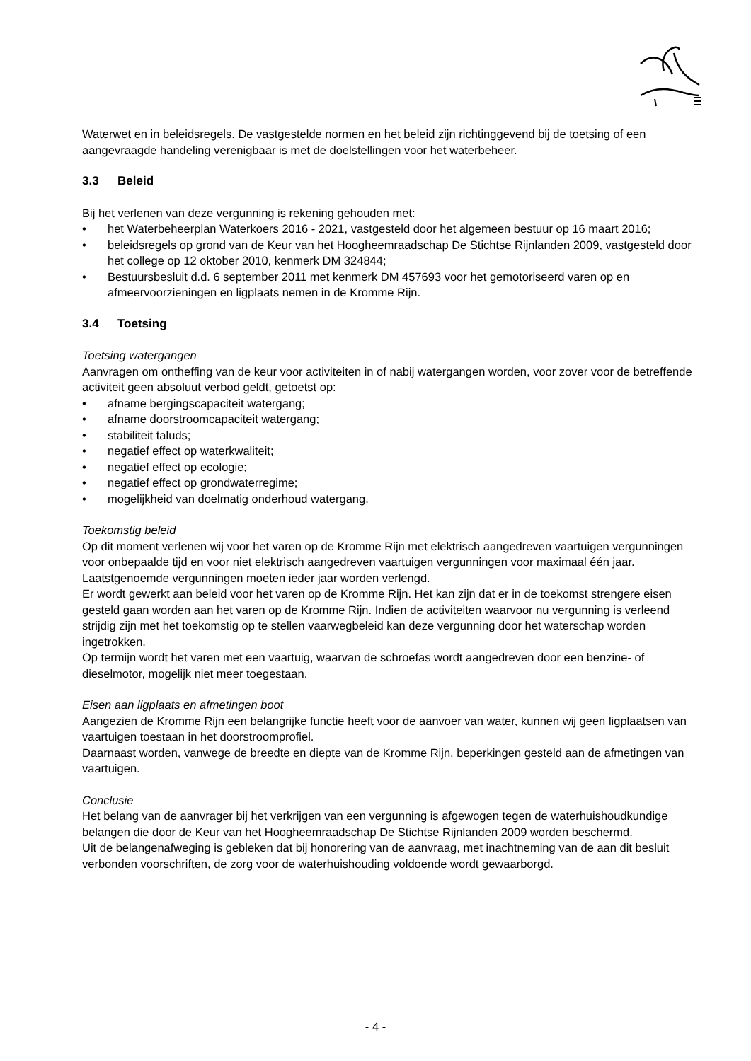Waterwet en in beleidsregels. De vastgestelde normen en het beleid zijn richtinggevend bij de toetsing of een aangevraagde handeling verenigbaar is met de doelstellingen voor het waterbeheer.
3.3 Beleid
Bij het verlenen van deze vergunning is rekening gehouden met:
• het Waterbeheerplan Waterkoers 2016 - 2021, vastgesteld door het algemeen bestuur op 16 maart 2016;
• beleidsregels op grond van de Keur van het Hoogheemraadschap De Stichtse Rijnlanden 2009, vastgesteld door het college op 12 oktober 2010, kenmerk DM 324844;
• Bestuursbesluit d.d. 6 september 2011 met kenmerk DM 457693 voor het gemotoriseerd varen op en afmeervoorzieningen en ligplaats nemen in de Kromme Rijn.
3.4 Toetsing
Toetsing watergangen
Aanvragen om ontheffing van de keur voor activiteiten in of nabij watergangen worden, voor zover voor de betreffende activiteit geen absoluut verbod geldt, getoetst op:
• afname bergingscapaciteit watergang;
• afname doorstroomcapaciteit watergang;
• stabiliteit taluds;
• negatief effect op waterkwaliteit;
• negatief effect op ecologie;
• negatief effect op grondwaterregime;
• mogelijkheid van doelmatig onderhoud watergang.
Toekomstig beleid
Op dit moment verlenen wij voor het varen op de Kromme Rijn met elektrisch aangedreven vaartuigen vergunningen voor onbepaalde tijd en voor niet elektrisch aangedreven vaartuigen vergunningen voor maximaal één jaar. Laatstgenoemde vergunningen moeten ieder jaar worden verlengd.
Er wordt gewerkt aan beleid voor het varen op de Kromme Rijn. Het kan zijn dat er in de toekomst strengere eisen gesteld gaan worden aan het varen op de Kromme Rijn. Indien de activiteiten waarvoor nu vergunning is verleend strijdig zijn met het toekomstig op te stellen vaarwegbeleid kan deze vergunning door het waterschap worden ingetrokken.
Op termijn wordt het varen met een vaartuig, waarvan de schroefas wordt aangedreven door een benzine- of dieselmotor, mogelijk niet meer toegestaan.
Eisen aan ligplaats en afmetingen boot
Aangezien de Kromme Rijn een belangrijke functie heeft voor de aanvoer van water, kunnen wij geen ligplaatsen van vaartuigen toestaan in het doorstroomprofiel.
Daarnaast worden, vanwege de breedte en diepte van de Kromme Rijn, beperkingen gesteld aan de afmetingen van vaartuigen.
Conclusie
Het belang van de aanvrager bij het verkrijgen van een vergunning is afgewogen tegen de waterhuishoudkundige belangen die door de Keur van het Hoogheemraadschap De Stichtse Rijnlanden 2009 worden beschermd.
Uit de belangenafweging is gebleken dat bij honorering van de aanvraag, met inachtneming van de aan dit besluit verbonden voorschriften, de zorg voor de waterhuishouding voldoende wordt gewaarborgd.
- 4 -